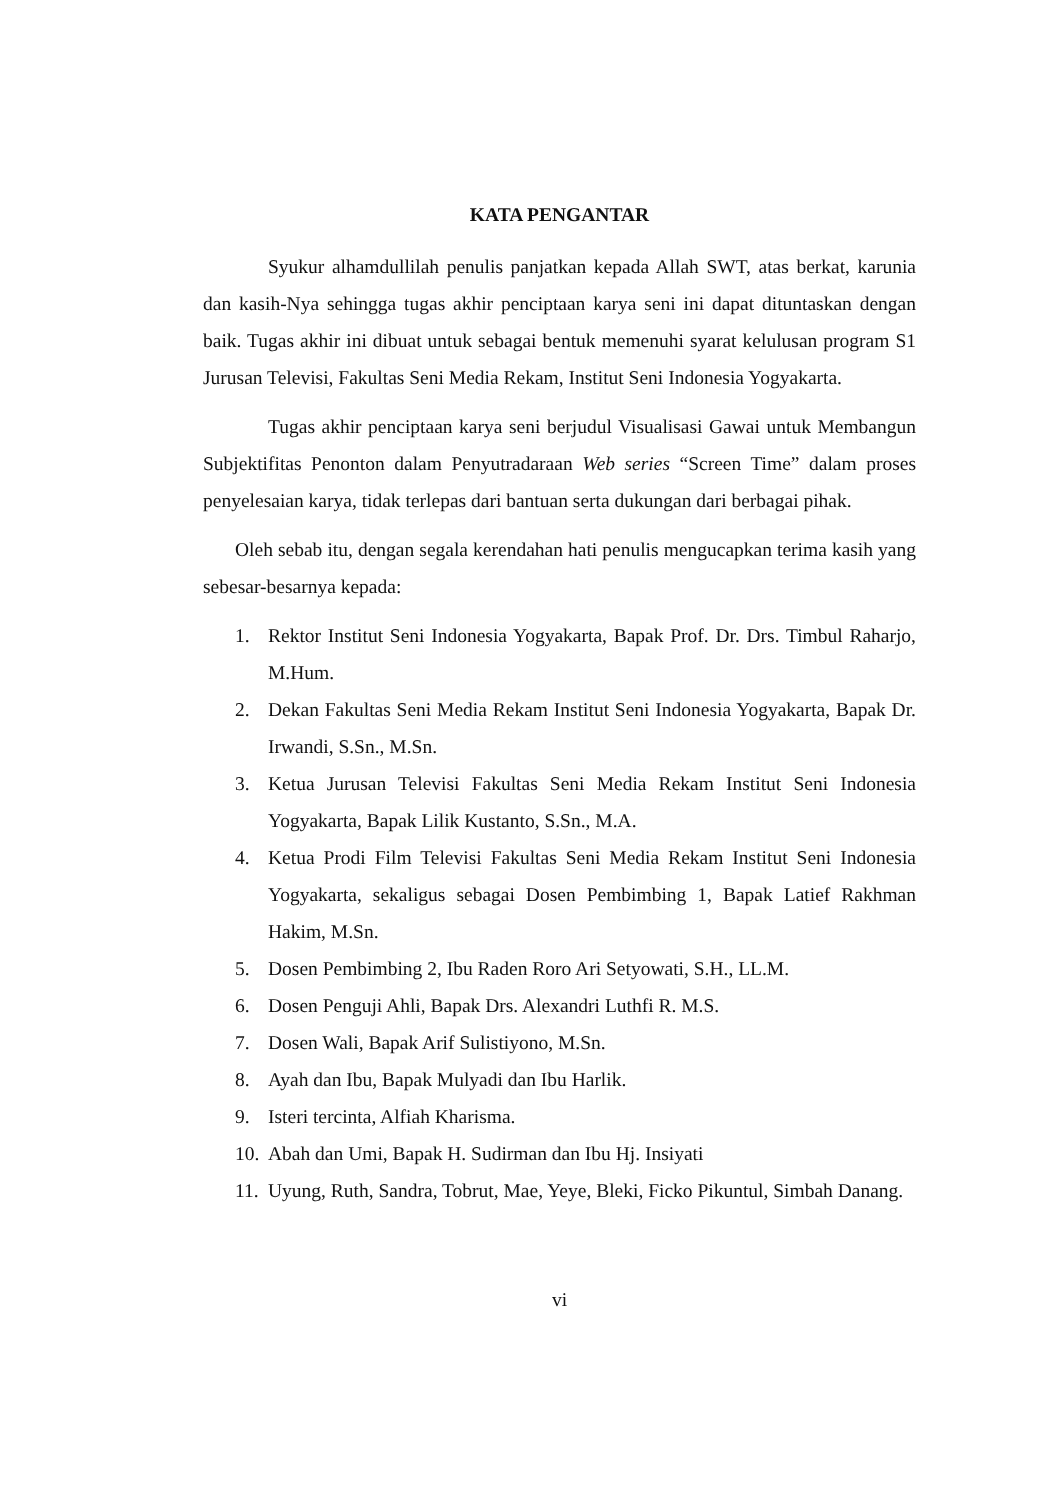KATA PENGANTAR
Syukur alhamdullilah penulis panjatkan kepada Allah SWT, atas berkat, karunia dan kasih-Nya sehingga tugas akhir penciptaan karya seni ini dapat dituntaskan dengan baik. Tugas akhir ini dibuat untuk sebagai bentuk memenuhi syarat kelulusan program S1 Jurusan Televisi, Fakultas Seni Media Rekam, Institut Seni Indonesia Yogyakarta.
Tugas akhir penciptaan karya seni berjudul Visualisasi Gawai untuk Membangun Subjektifitas Penonton dalam Penyutradaraan Web series “Screen Time” dalam proses penyelesaian karya, tidak terlepas dari bantuan serta dukungan dari berbagai pihak.
Oleh sebab itu, dengan segala kerendahan hati penulis mengucapkan terima kasih yang sebesar-besarnya kepada:
1. Rektor Institut Seni Indonesia Yogyakarta, Bapak Prof. Dr. Drs. Timbul Raharjo, M.Hum.
2. Dekan Fakultas Seni Media Rekam Institut Seni Indonesia Yogyakarta, Bapak Dr. Irwandi, S.Sn., M.Sn.
3. Ketua Jurusan Televisi Fakultas Seni Media Rekam Institut Seni Indonesia Yogyakarta, Bapak Lilik Kustanto, S.Sn., M.A.
4. Ketua Prodi Film Televisi Fakultas Seni Media Rekam Institut Seni Indonesia Yogyakarta, sekaligus sebagai Dosen Pembimbing 1, Bapak Latief Rakhman Hakim, M.Sn.
5. Dosen Pembimbing 2, Ibu Raden Roro Ari Setyowati, S.H., LL.M.
6. Dosen Penguji Ahli, Bapak Drs. Alexandri Luthfi R. M.S.
7. Dosen Wali, Bapak Arif Sulistiyono, M.Sn.
8. Ayah dan Ibu, Bapak Mulyadi dan Ibu Harlik.
9. Isteri tercinta, Alfiah Kharisma.
10. Abah dan Umi, Bapak H. Sudirman dan Ibu Hj. Insiyati
11. Uyung, Ruth, Sandra, Tobrut, Mae, Yeye, Bleki, Ficko Pikuntul, Simbah Danang.
vi